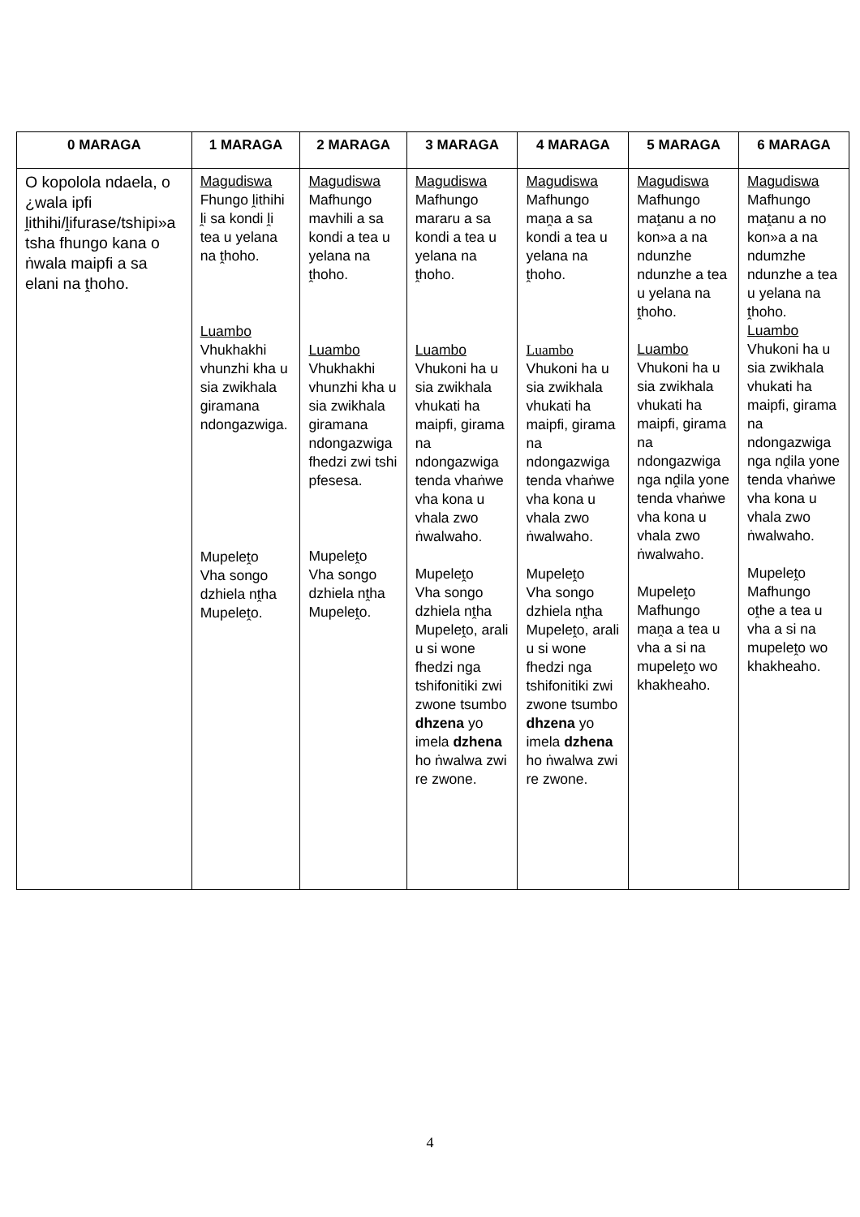| 0 MARAGA | 1 MARAGA | 2 MARAGA | 3 MARAGA | 4 MARAGA | 5 MARAGA | 6 MARAGA |
| --- | --- | --- | --- | --- | --- | --- |
| O kopolola ndaela, o ¿wala ipfi ḽithihi/ḽifurase/tshipi»a tsha fhungo kana o ṅwala maipfi a sa elani na ṱhoho. | Magudiswa Fhungo ḽithihi ḽi sa kondi ḽi tea u yelana na ṱhoho. Luambo Vhukhakhi vhunzhi kha u sia zwikhala giramana ndongazwiga. Mupeleṱo Vha songo dzhiela nṱha Mupeleṱo. | Magudiswa Mafhungo mavhili a sa kondi a tea u yelana na ṱhoho. Luambo Vhukhakhi vhunzhi kha u sia zwikhala giramana ndongazwiga fhedzi zwi tshi pfesesa. Mupeleṱo Vha songo dzhiela nṱha Mupeleṱo. | Magudiswa Mafhungo mararu a sa kondi a tea u yelana na ṱhoho. Luambo Vhukoni ha u sia zwikhala vhukati ha maipfi, girama na ndongazwiga tenda vhaṅwe vha kona u vhala zwo ṅwalwaho. Mupeleṱo Vha songo dzhiela nṱha Mupeleṱo, arali u si wone fhedzi nga tshifonitiki zwi zwone tsumbo dhzena yo imela dzhena ho ṅwalwa zwi re zwone. | Magudiswa Mafhungo maṋa a sa kondi a tea u yelana na ṱhoho. Luambo Vhukoni ha u sia zwikhala vhukati ha maipfi, girama na ndongazwiga tenda vhaṅwe vha kona u vhala zwo ṅwalwaho. Mupeleṱo Vha songo dzhiela nṱha Mupeleṱo, arali u si wone fhedzi nga tshifonitiki zwi zwone tsumbo dhzena yo imela dzhena ho ṅwalwa zwi re zwone. | Magudiswa Mafhungo maṱanu a no kon»a a na ndunzhe ndunzhe a tea u yelana na ṱhoho. Luambo Vhukoni ha u sia zwikhala vhukati ha maipfi, girama na ndongazwiga nga nḓila yone tenda vhaṅwe vha kona u vhala zwo ṅwalwaho. Mupeleṱo Mafhungo maṋa a tea u vha a si na mupeleṱo wo khakheaho. | Magudiswa Mafhungo maṱanu a no kon»a a na ndumzhe ndunzhe a tea u yelana na ṱhoho. Luambo Vhukoni ha u sia zwikhala vhukati ha maipfi, girama na ndongazwiga nga nḓila yone tenda vhaṅwe vha kona u vhala zwo ṅwalwaho. Mupeleṱo Mafhungo oṱhe a tea u vha a si na mupeleṱo wo khakheaho. |
4